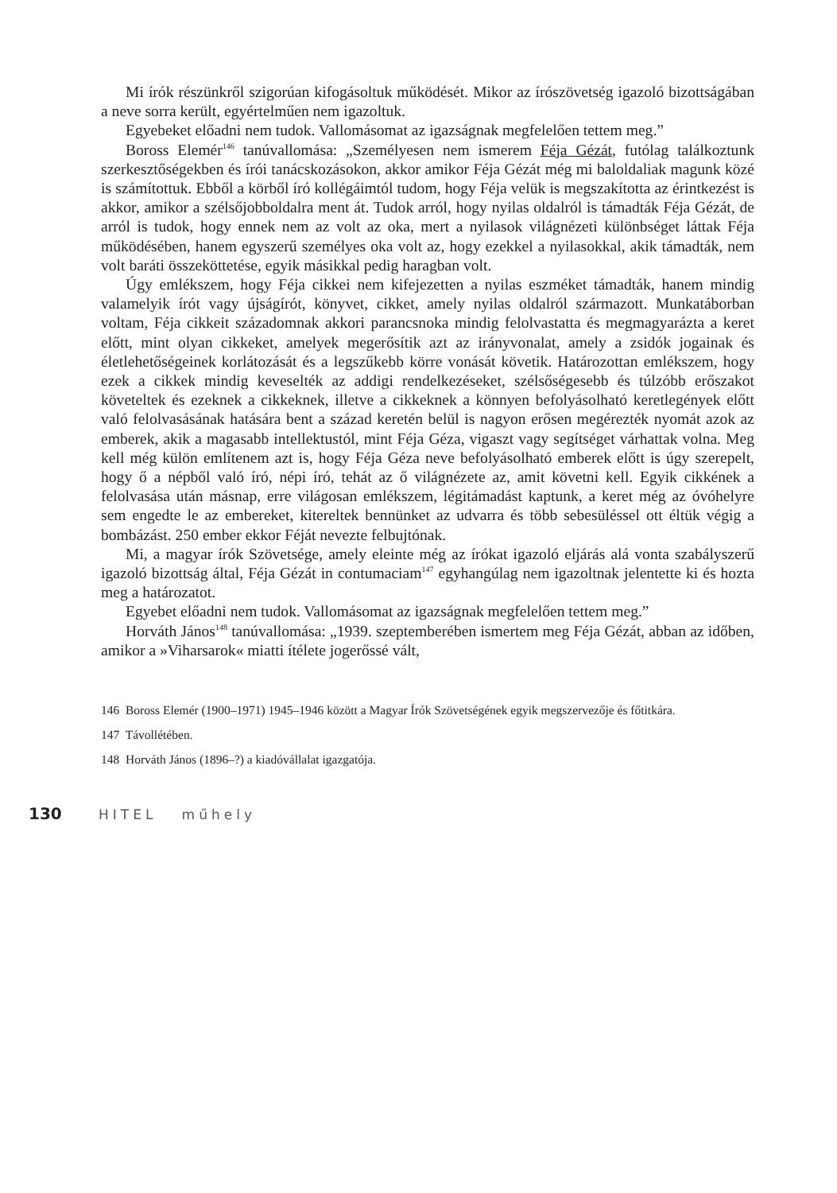Mi írók részünkről szigorúan kifogásoltuk működését. Mikor az írószövetség igazoló bizottságában a neve sorra került, egyértelműen nem igazoltuk.
Egyebeket előadni nem tudok. Vallomásomat az igazságnak megfelelően tettem meg.”
Boross Elemér<sup>146</sup> tanúvallomása: „Személyesen nem ismerem Féja Gézát, futólag találkoztunk szerkesztőségekben és írói tanácskozásokon, akkor amikor Féja Gézát még mi baloldaliak magunk közé is számítottuk. Ebből a körből író kollégáimtól tudom, hogy Féja velük is megszakította az érintkezést is akkor, amikor a szélsőjobboldalra ment át. Tudok arról, hogy nyilas oldalról is támadták Féja Gézát, de arról is tudok, hogy ennek nem az volt az oka, mert a nyilasok világnézeti különbséget láttak Féja működésében, hanem egyszerű személyes oka volt az, hogy ezekkel a nyilasokkal, akik támadták, nem volt baráti összeköttetése, egyik másikkal pedig haragban volt.
Úgy emlékszem, hogy Féja cikkei nem kifejezetten a nyilas eszméket támadták, hanem mindig valamelyik írót vagy újságírót, könyvet, cikket, amely nyilas oldalról származott. Munkatáborban voltam, Féja cikkeit századomnak akkori parancsnoka mindig felolvastatta és megmagyarázta a keret előtt, mint olyan cikkeket, amelyek megerősítik azt az irányvonalat, amely a zsidók jogainak és életlehetőségeinek korlátozását és a legszűkebb körre vonását követik. Határozottan emlékszem, hogy ezek a cikkek mindig keveselték az addigi rendelkezéseket, szélsőségesebb és túlzóbb erőszakot követeltek és ezeknek a cikkeknek, illetve a cikkeknek a könnyen befolyásolható keretlegények előtt való felolvasásának hatására bent a század keretén belül is nagyon erősen megérezték nyomát azok az emberek, akik a magasabb intellektustól, mint Féja Géza, vigaszt vagy segítséget várhattak volna. Meg kell még külön említenem azt is, hogy Féja Géza neve befolyásolható emberek előtt is úgy szerepelt, hogy ő a népből való író, népi író, tehát az ő világnézete az, amit követni kell. Egyik cikkének a felolvasása után másnap, erre világosan emlékszem, légitámadást kaptunk, a keret még az óvóhelyre sem engedte le az embereket, kitereltek bennünket az udvarra és több sebesüléssel ott éltük végig a bombázást. 250 ember ekkor Féját nevezte felbujtónak.
Mi, a magyar írók Szövetsége, amely eleinte még az írókat igazoló eljárás alá vonta szabályszerű igazoló bizottság által, Féja Gézát in contumaciam<sup>147</sup> egyhangúlag nem igazoltnak jelentette ki és hozta meg a határozatot.
Egyebet előadni nem tudok. Vallomásomat az igazságnak megfelelően tettem meg.”
Horváth János<sup>148</sup> tanúvallomása: „1939. szeptemberében ismertem meg Féja Gézát, abban az időben, amikor a »Viharsarok« miatti ítélete jogerőssé vált,
146 Boross Elemér (1900–1971) 1945–1946 között a Magyar Írók Szövetségének egyik megszervezője és főtitkára.
147 Távollétében.
148 Horváth János (1896–?) a kiadóvállalat igazgatója.
130 HITEL műhely